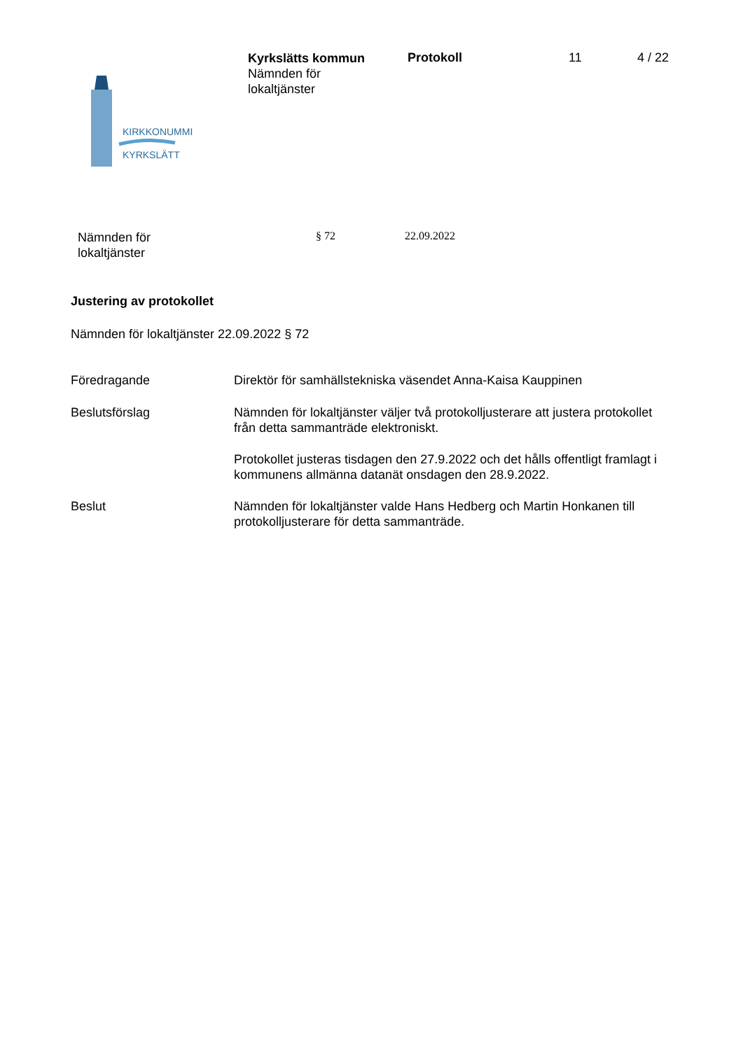KIRKKONUMMI
KYRKSLÄTT
Kyrkslätts kommun
Nämnden för
lokaltjänster
Protokoll 11 4 / 22
Nämnden för
lokaltjänster
§ 72 22.09.2022
Justering av protokollet
Nämnden för lokaltjänster 22.09.2022 § 72
Föredragande Direktör för samhällstekniska väsendet Anna-Kaisa Kauppinen
Beslutsförslag Nämnden för lokaltjänster väljer två protokolljusterare att justera protokollet från detta sammanträde elektroniskt.
Protokollet justeras tisdagen den 27.9.2022 och det hålls offentligt framlagt i kommunens allmänna datanät onsdagen den 28.9.2022.
Beslut Nämnden för lokaltjänster valde Hans Hedberg och Martin Honkanen till protokolljusterare för detta sammanträde.